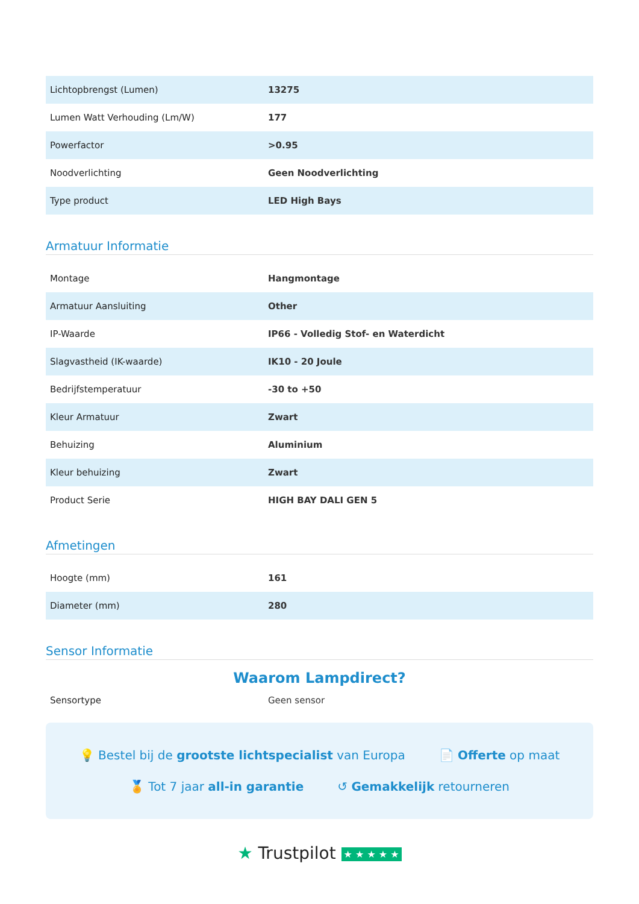| Lichtopbrengst (Lumen) | 13275 |
| Lumen Watt Verhouding (Lm/W) | 177 |
| Powerfactor | >0.95 |
| Noodverlichting | Geen Noodverlichting |
| Type product | LED High Bays |
Armatuur Informatie
| Montage | Hangmontage |
| Armatuur Aansluiting | Other |
| IP-Waarde | IP66 - Volledig Stof- en Waterdicht |
| Slagvastheid (IK-waarde) | IK10 - 20 Joule |
| Bedrijfstemperatuur | -30 to +50 |
| Kleur Armatuur | Zwart |
| Behuizing | Aluminium |
| Kleur behuizing | Zwart |
| Product Serie | HIGH BAY DALI GEN 5 |
Afmetingen
| Hoogte (mm) | 161 |
| Diameter (mm) | 280 |
Sensor Informatie
Waarom Lampdirect?
| Sensortype | Geen sensor |
💡 Bestel bij de grootste lichtspecialist van Europa 📄 Offerte op maat
🏅 Tot 7 jaar all-in garantie ↺ Gemakkelijk retourneren
★ Trustpilot ★ ★ ★ ★ ★